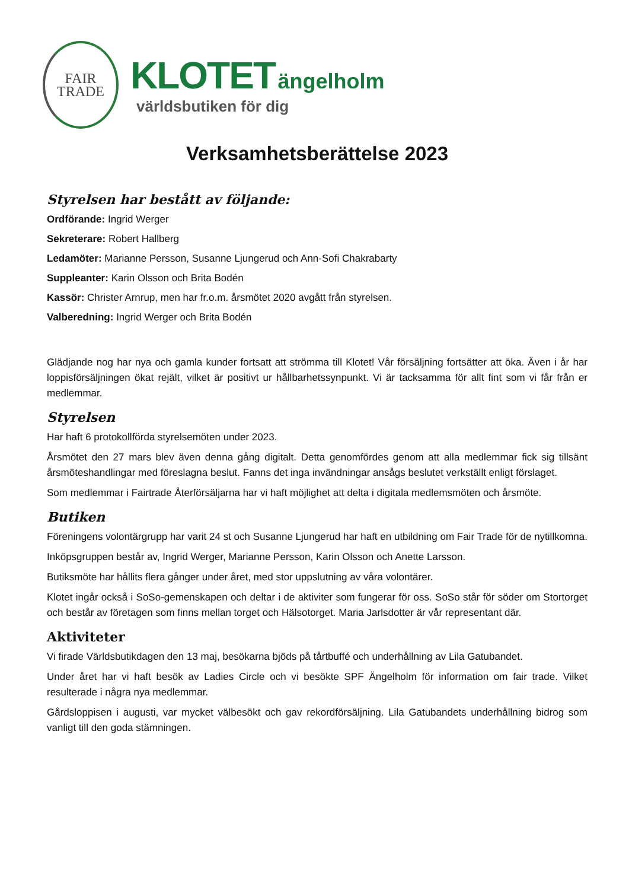FAIR
TRADE
KLOTET ängelholm
världsbutiken för dig
Verksamhetsberättelse 2023
Styrelsen har bestått av följande:
Ordförande: Ingrid Werger
Sekreterare: Robert Hallberg
Ledamöter: Marianne Persson, Susanne Ljungerud och Ann-Sofi Chakrabarty
Suppleanter: Karin Olsson och Brita Bodén
Kassör: Christer Arnrup, men har fr.o.m. årsmötet 2020 avgått från styrelsen.
Valberedning: Ingrid Werger och Brita Bodén
Glädjande nog har nya och gamla kunder fortsatt att strömma till Klotet! Vår försäljning fortsätter att öka. Även i år har loppisförsäljningen ökat rejält, vilket är positivt ur hållbarhetssynpunkt. Vi är tacksamma för allt fint som vi får från er medlemmar.
Styrelsen
Har haft 6 protokollförda styrelsemöten under 2023.
Årsmötet den 27 mars blev även denna gång digitalt. Detta genomfördes genom att alla medlemmar fick sig tillsänt årsmöteshandlingar med föreslagna beslut. Fanns det inga invändningar ansågs beslutet verkställt enligt förslaget.
Som medlemmar i Fairtrade Återförsäljarna har vi haft möjlighet att delta i digitala medlemsmöten och årsmöte.
Butiken
Föreningens volontärgrupp har varit 24 st och Susanne Ljungerud har haft en utbildning om Fair Trade för de nytillkomna.
Inköpsgruppen består av, Ingrid Werger, Marianne Persson, Karin Olsson och Anette Larsson.
Butiksmöte har hållits flera gånger under året, med stor uppslutning av våra volontärer.
Klotet ingår också i SoSo-gemenskapen och deltar i de aktiviter som fungerar för oss. SoSo står för söder om Stortorget och består av företagen som finns mellan torget och Hälsotorget. Maria Jarlsdotter är vår representant där.
Aktiviteter
Vi firade Världsbutikdagen den 13 maj, besökarna bjöds på tårtbuffé och underhållning av Lila Gatubandet.
Under året har vi haft besök av Ladies Circle och vi besökte SPF Ängelholm för information om fair trade. Vilket resulterade i några nya medlemmar.
Gårdsloppisen i augusti, var mycket välbesökt och gav rekordförsäljning. Lila Gatubandets underhållning bidrog som vanligt till den goda stämningen.